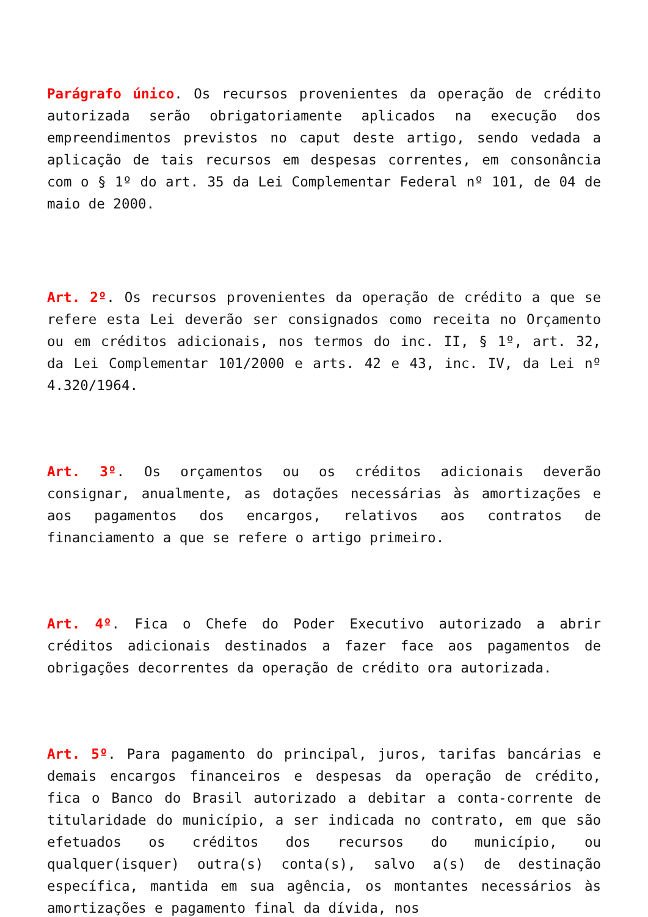Parágrafo único. Os recursos provenientes da operação de crédito autorizada serão obrigatoriamente aplicados na execução dos empreendimentos previstos no caput deste artigo, sendo vedada a aplicação de tais recursos em despesas correntes, em consonância com o § 1º do art. 35 da Lei Complementar Federal nº 101, de 04 de maio de 2000.
Art. 2º. Os recursos provenientes da operação de crédito a que se refere esta Lei deverão ser consignados como receita no Orçamento ou em créditos adicionais, nos termos do inc. II, § 1º, art. 32, da Lei Complementar 101/2000 e arts. 42 e 43, inc. IV, da Lei nº 4.320/1964.
Art. 3º. Os orçamentos ou os créditos adicionais deverão consignar, anualmente, as dotações necessárias às amortizações e aos pagamentos dos encargos, relativos aos contratos de financiamento a que se refere o artigo primeiro.
Art. 4º. Fica o Chefe do Poder Executivo autorizado a abrir créditos adicionais destinados a fazer face aos pagamentos de obrigações decorrentes da operação de crédito ora autorizada.
Art. 5º. Para pagamento do principal, juros, tarifas bancárias e demais encargos financeiros e despesas da operação de crédito, fica o Banco do Brasil autorizado a debitar a conta-corrente de titularidade do município, a ser indicada no contrato, em que são efetuados os créditos dos recursos do município, ou qualquer(isquer) outra(s) conta(s), salvo a(s) de destinação específica, mantida em sua agência, os montantes necessários às amortizações e pagamento final da dívida, nos